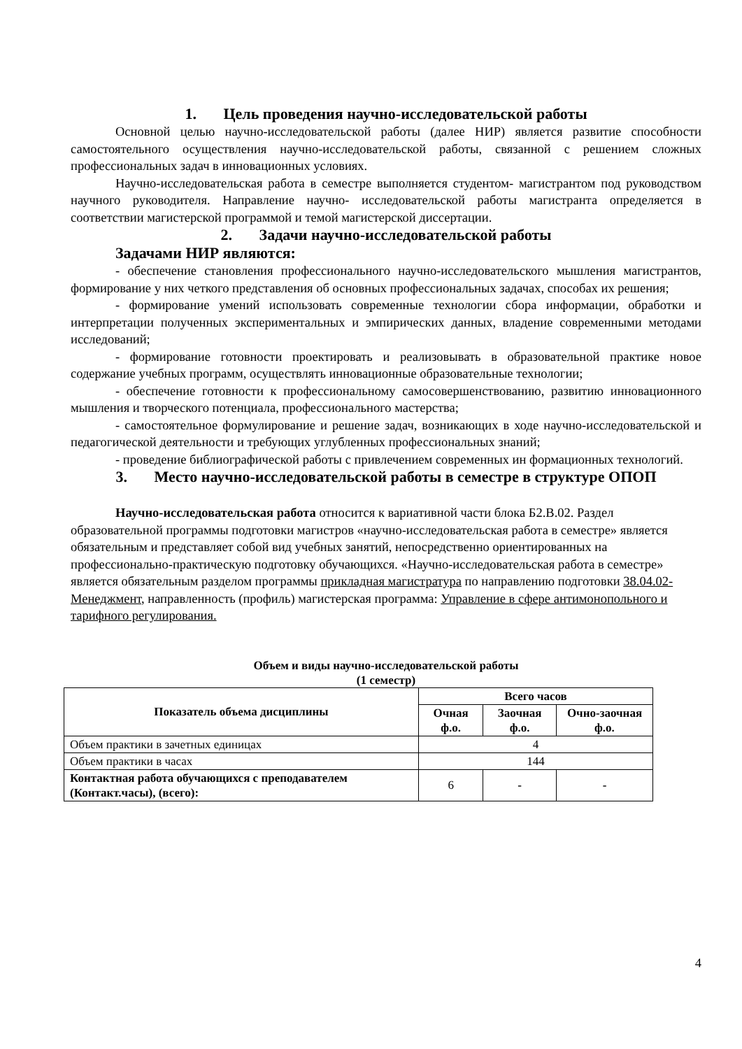1. Цель проведения научно-исследовательской работы
Основной целью научно-исследовательской работы (далее НИР) является развитие способности самостоятельного осуществления научно-исследовательской работы, связанной с решением сложных профессиональных задач в инновационных условиях.
Научно-исследовательская работа в семестре выполняется студентом- магистрантом под руководством научного руководителя. Направление научно- исследовательской работы магистранта определяется в соответствии магистерской программой и темой магистерской диссертации.
2. Задачи научно-исследовательской работы
Задачами НИР являются:
- обеспечение становления профессионального научно-исследовательского мышления магистрантов, формирование у них четкого представления об основных профессиональных задачах, способах их решения;
- формирование умений использовать современные технологии сбора информации, обработки и интерпретации полученных экспериментальных и эмпирических данных, владение современными методами исследований;
- формирование готовности проектировать и реализовывать в образовательной практике новое содержание учебных программ, осуществлять инновационные образовательные технологии;
- обеспечение готовности к профессиональному самосовершенствованию, развитию инновационного мышления и творческого потенциала, профессионального мастерства;
- самостоятельное формулирование и решение задач, возникающих в ходе научно-исследовательской и педагогической деятельности и требующих углубленных профессиональных знаний;
- проведение библиографической работы с привлечением современных ин формационных технологий.
3. Место научно-исследовательской работы в семестре в структуре ОПОП
Научно-исследовательская работа относится к вариативной части блока Б2.В.02. Раздел образовательной программы подготовки магистров «научно-исследовательская работа в семестре» является обязательным и представляет собой вид учебных занятий, непосредственно ориентированных на профессионально-практическую подготовку обучающихся. «Научно-исследовательская работа в семестре» является обязательным разделом программы прикладная магистратура по направлению подготовки 38.04.02- Менеджмент, направленность (профиль) магистерская программа: Управление в сфере антимонопольного и тарифного регулирования.
Объем и виды научно-исследовательской работы
(1 семестр)
| Показатель объема дисциплины | Всего часов | | |
| --- | --- | --- | --- |
| | Очная ф.о. | Заочная ф.о. | Очно-заочная ф.о. |
| Объем практики в зачетных единицах | 4 | | |
| Объем практики в часах | 144 | | |
| Контактная работа обучающихся с преподавателем (Контакт.часы), (всего): | 6 | - | - |
4